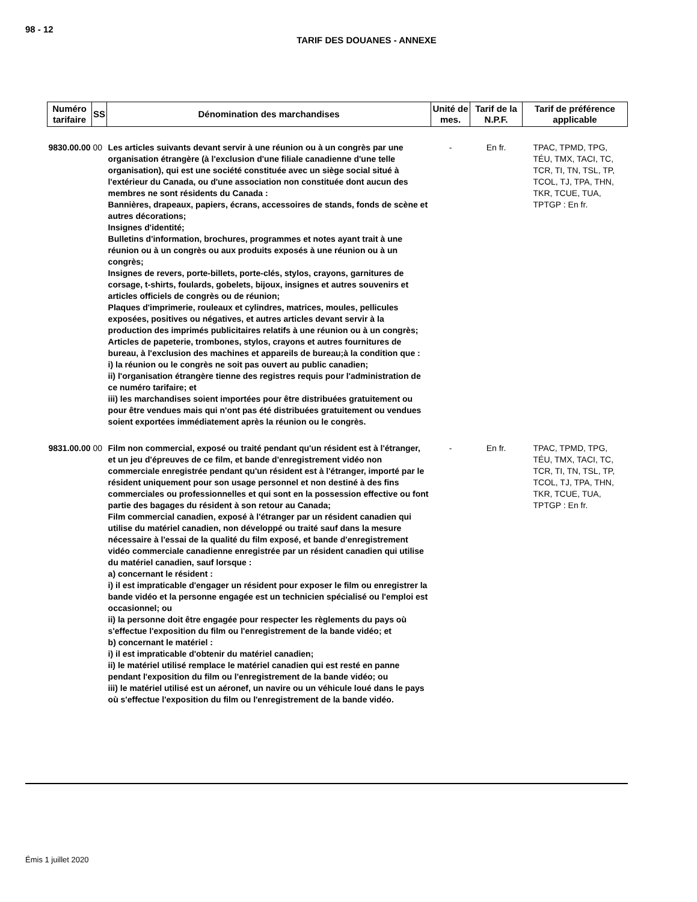98 - 12
TARIF DES DOUANES - ANNEXE
| Numéro tarifaire | SS | Dénomination des marchandises | Unité de mes. | Tarif de la N.P.F. | Tarif de préférence applicable |
| --- | --- | --- | --- | --- | --- |
| 9830.00.00 | 00 | Les articles suivants devant servir à une réunion ou à un congrès par une organisation étrangère (à l'exclusion d'une filiale canadienne d'une telle organisation), qui est une société constituée avec un siège social situé à l'extérieur du Canada, ou d'une association non constituée dont aucun des membres ne sont résidents du Canada : Bannières, drapeaux, papiers, écrans, accessoires de stands, fonds de scène et autres décorations; Insignes d'identité; Bulletins d'information, brochures, programmes et notes ayant trait à une réunion ou à un congrès ou aux produits exposés à une réunion ou à un congrès; Insignes de revers, porte-billets, porte-clés, stylos, crayons, garnitures de corsage, t-shirts, foulards, gobelets, bijoux, insignes et autres souvenirs et articles officiels de congrès ou de réunion; Plaques d'imprimerie, rouleaux et cylindres, matrices, moules, pellicules exposées, positives ou négatives, et autres articles devant servir à la production des imprimés publicitaires relatifs à une réunion ou à un congrès; Articles de papeterie, trombones, stylos, crayons et autres fournitures de bureau, à l'exclusion des machines et appareils de bureau;à la condition que : i) la réunion ou le congrès ne soit pas ouvert au public canadien; ii) l'organisation étrangère tienne des registres requis pour l'administration de ce numéro tarifaire; et iii) les marchandises soient importées pour être distribuées gratuitement ou pour être vendues mais qui n'ont pas été distribuées gratuitement ou vendues soient exportées immédiatement après la réunion ou le congrès. | - | En fr. | TPAC, TPMD, TPG, TÉU, TMX, TACI, TC, TCR, TI, TN, TSL, TP, TCOL, TJ, TPA, THN, TKR, TCUE, TUA, TPTGP : En fr. |
| 9831.00.00 | 00 | Film non commercial, exposé ou traité pendant qu'un résident est à l'étranger, et un jeu d'épreuves de ce film, et bande d'enregistrement vidéo non commerciale enregistrée pendant qu'un résident est à l'étranger, importé par le résident uniquement pour son usage personnel et non destiné à des fins commerciales ou professionnelles et qui sont en la possession effective ou font partie des bagages du résident à son retour au Canada; Film commercial canadien, exposé à l'étranger par un résident canadien qui utilise du matériel canadien, non développé ou traité sauf dans la mesure nécessaire à l'essai de la qualité du film exposé, et bande d'enregistrement vidéo commerciale canadienne enregistrée par un résident canadien qui utilise du matériel canadien, sauf lorsque : a) concernant le résident : i) il est impraticable d'engager un résident pour exposer le film ou enregistrer la bande vidéo et la personne engagée est un technicien spécialisé ou l'emploi est occasionnel; ou ii) la personne doit être engagée pour respecter les règlements du pays où s'effectue l'exposition du film ou l'enregistrement de la bande vidéo; et b) concernant le matériel : i) il est impraticable d'obtenir du matériel canadien; ii) le matériel utilisé remplace le matériel canadien qui est resté en panne pendant l'exposition du film ou l'enregistrement de la bande vidéo; ou iii) le matériel utilisé est un aéronef, un navire ou un véhicule loué dans le pays où s'effectue l'exposition du film ou l'enregistrement de la bande vidéo. | - | En fr. | TPAC, TPMD, TPG, TÉU, TMX, TACI, TC, TCR, TI, TN, TSL, TP, TCOL, TJ, TPA, THN, TKR, TCUE, TUA, TPTGP : En fr. |
Émis 1 juillet 2020